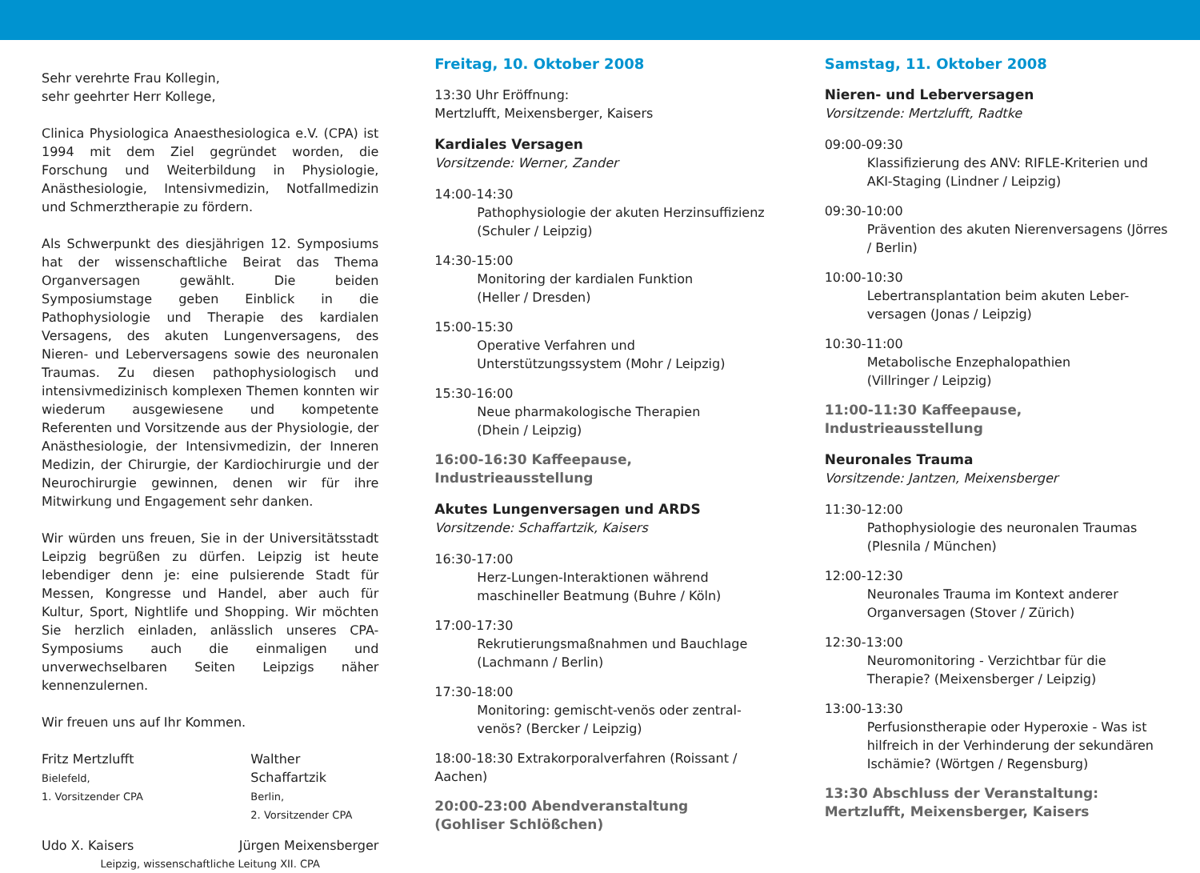Sehr verehrte Frau Kollegin,
sehr geehrter Herr Kollege,
Clinica Physiologica Anaesthesiologica e.V. (CPA) ist 1994 mit dem Ziel gegründet worden, die Forschung und Weiterbildung in Physiologie, Anästhesiologie, Intensivmedizin, Notfallmedizin und Schmerztherapie zu fördern.
Als Schwerpunkt des diesjährigen 12. Symposiums hat der wissenschaftliche Beirat das Thema Organversagen gewählt. Die beiden Symposiumstage geben Einblick in die Pathophysiologie und Therapie des kardialen Versagens, des akuten Lungenversagens, des Nieren- und Leberversagens sowie des neuronalen Traumas. Zu diesen pathophysiologisch und intensivmedizinisch komplexen Themen konnten wir wiederum ausgewiesene und kompetente Referenten und Vorsitzende aus der Physiologie, der Anästhesiologie, der Intensivmedizin, der Inneren Medizin, der Chirurgie, der Kardiochirurgie und der Neurochirurgie gewinnen, denen wir für ihre Mitwirkung und Engagement sehr danken.
Wir würden uns freuen, Sie in der Universitätsstadt Leipzig begrüßen zu dürfen. Leipzig ist heute lebendiger denn je: eine pulsierende Stadt für Messen, Kongresse und Handel, aber auch für Kultur, Sport, Nightlife und Shopping. Wir möchten Sie herzlich einladen, anlässlich unseres CPA-Symposiums auch die einmaligen und unverwechselbaren Seiten Leipzigs näher kennenzulernen.
Wir freuen uns auf Ihr Kommen.
Fritz Mertzlufft
Bielefeld,
1. Vorsitzender CPA
Walther Schaffartzik
Berlin,
2. Vorsitzender CPA
Udo X. Kaisers Jürgen Meixensberger
Leipzig, wissenschaftliche Leitung XII. CPA
Freitag, 10. Oktober 2008
13:30 Uhr Eröffnung:
Mertzlufft, Meixensberger, Kaisers
Kardiales Versagen
Vorsitzende: Werner, Zander
14:00-14:30
Pathophysiologie der akuten Herzinsuffizienz (Schuler / Leipzig)
14:30-15:00
Monitoring der kardialen Funktion
(Heller / Dresden)
15:00-15:30
Operative Verfahren und Unterstützungssystem (Mohr / Leipzig)
15:30-16:00
Neue pharmakologische Therapien
(Dhein / Leipzig)
16:00-16:30 Kaffeepause, Industrieausstellung
Akutes Lungenversagen und ARDS
Vorsitzende: Schaffartzik, Kaisers
16:30-17:00
Herz-Lungen-Interaktionen während maschineller Beatmung (Buhre / Köln)
17:00-17:30
Rekrutierungsmaßnahmen und Bauchlage (Lachmann / Berlin)
17:30-18:00
Monitoring: gemischt-venös oder zentral-venös? (Bercker / Leipzig)
18:00-18:30 Extrakorporalverfahren (Roissant / Aachen)
20:00-23:00 Abendveranstaltung
(Gohliser Schlößchen)
Samstag, 11. Oktober 2008
Nieren- und Leberversagen
Vorsitzende: Mertzlufft, Radtke
09:00-09:30
Klassifizierung des ANV: RIFLE-Kriterien und AKI-Staging (Lindner / Leipzig)
09:30-10:00
Prävention des akuten Nierenversagens (Jörres / Berlin)
10:00-10:30
Lebertransplantation beim akuten Leber-versagen (Jonas / Leipzig)
10:30-11:00
Metabolische Enzephalopathien
(Villringer / Leipzig)
11:00-11:30 Kaffeepause, Industrieausstellung
Neuronales Trauma
Vorsitzende: Jantzen, Meixensberger
11:30-12:00
Pathophysiologie des neuronalen Traumas (Plesnila / München)
12:00-12:30
Neuronales Trauma im Kontext anderer Organversagen (Stover / Zürich)
12:30-13:00
Neuromonitoring - Verzichtbar für die Therapie? (Meixensberger / Leipzig)
13:00-13:30
Perfusionstherapie oder Hyperoxie - Was ist hilfreich in der Verhinderung der sekundären Ischämie? (Wörtgen / Regensburg)
13:30 Abschluss der Veranstaltung:
Mertzlufft, Meixensberger, Kaisers